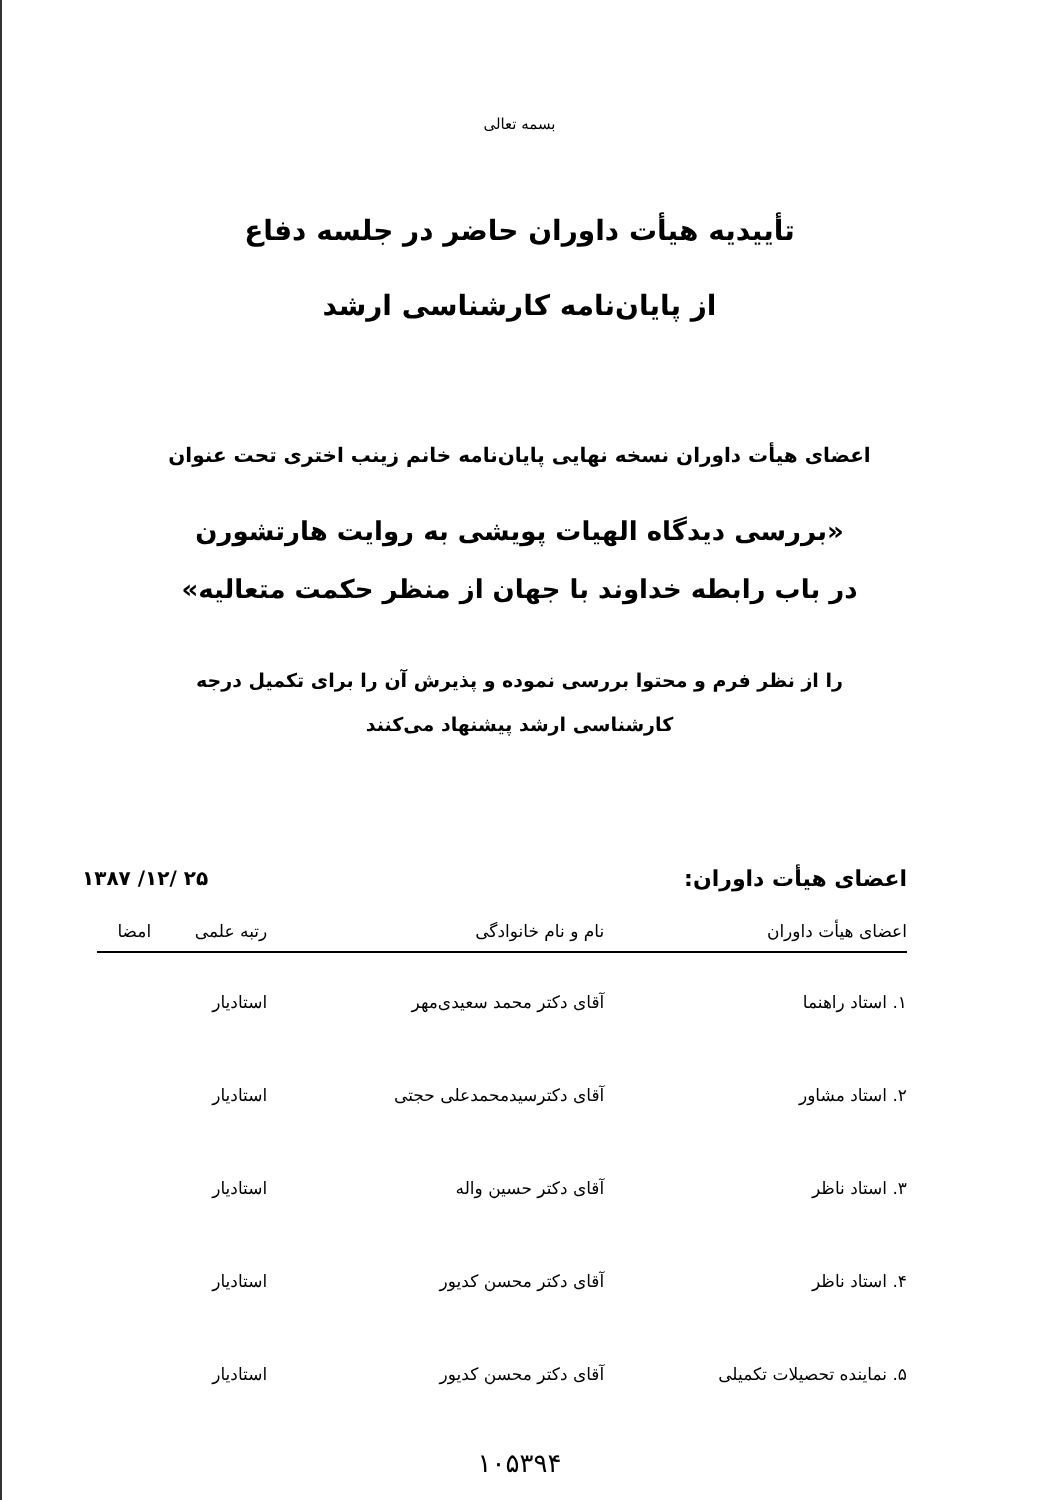بسمه تعالی
تأییدیه هیأت داوران حاضر در جلسه دفاع
از پایان‌نامه کارشناسی ارشد
اعضای هیأت داوران نسخه نهایی پایان‌نامه خانم زینب اختری تحت عنوان
«بررسی دیدگاه الهیات پویشی به روایت هارتشورن
در باب رابطه خداوند با جهان از منظر حکمت متعالیه»
را از نظر فرم و محتوا بررسی نموده و پذیرش آن را برای تکمیل درجه
کارشناسی ارشد پیشنهاد می‌کنند
اعضای هیأت داوران: ۱۳۸۷ /۱۲/ ۲۵
| اعضای هیأت داوران | نام و نام خانوادگی | رتبه علمی | امضا |
| --- | --- | --- | --- |
| ۱. استاد راهنما | آقای دکتر محمد سعیدی‌مهر | استادیار | |
| ۲. استاد مشاور | آقای دکترسیدمحمدعلی حجتی | استادیار | |
| ۳. استاد ناظر | آقای دکتر حسین واله | استادیار | |
| ۴. استاد ناظر | آقای دکتر محسن کدیور | استادیار | |
| ۵. نماینده تحصیلات تکمیلی | آقای دکتر محسن کدیور | استادیار | |
۱۰۵۳۹۴